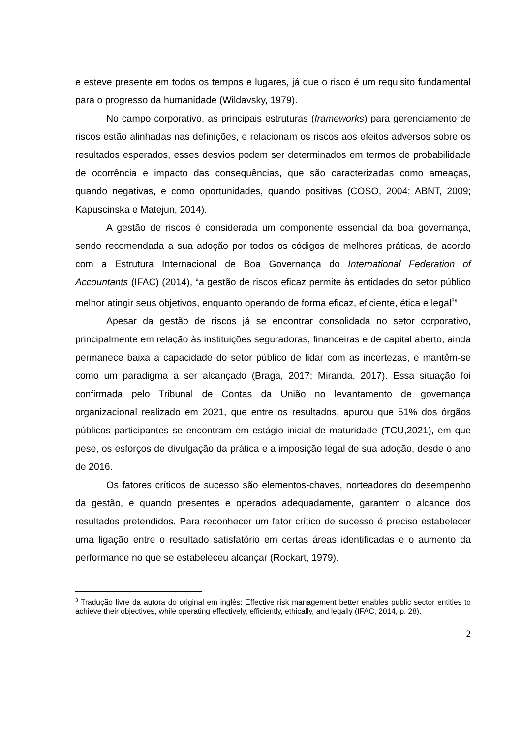e esteve presente em todos os tempos e lugares, já que o risco é um requisito fundamental para o progresso da humanidade (Wildavsky, 1979).
No campo corporativo, as principais estruturas (frameworks) para gerenciamento de riscos estão alinhadas nas definições, e relacionam os riscos aos efeitos adversos sobre os resultados esperados, esses desvios podem ser determinados em termos de probabilidade de ocorrência e impacto das consequências, que são caracterizadas como ameaças, quando negativas, e como oportunidades, quando positivas (COSO, 2004; ABNT, 2009; Kapuscinska e Matejun, 2014).
A gestão de riscos é considerada um componente essencial da boa governança, sendo recomendada a sua adoção por todos os códigos de melhores práticas, de acordo com a Estrutura Internacional de Boa Governança do International Federation of Accountants (IFAC) (2014), “a gestão de riscos eficaz permite às entidades do setor público melhor atingir seus objetivos, enquanto operando de forma eficaz, eficiente, ética e legal<sup>3</sup>”
Apesar da gestão de riscos já se encontrar consolidada no setor corporativo, principalmente em relação às instituições seguradoras, financeiras e de capital aberto, ainda permanece baixa a capacidade do setor público de lidar com as incertezas, e mantêm-se como um paradigma a ser alcançado (Braga, 2017; Miranda, 2017). Essa situação foi confirmada pelo Tribunal de Contas da União no levantamento de governança organizacional realizado em 2021, que entre os resultados, apurou que 51% dos órgãos públicos participantes se encontram em estágio inicial de maturidade (TCU,2021), em que pese, os esforços de divulgação da prática e a imposição legal de sua adoção, desde o ano de 2016.
Os fatores críticos de sucesso são elementos-chaves, norteadores do desempenho da gestão, e quando presentes e operados adequadamente, garantem o alcance dos resultados pretendidos. Para reconhecer um fator crítico de sucesso é preciso estabelecer uma ligação entre o resultado satisfatório em certas áreas identificadas e o aumento da performance no que se estabeleceu alcançar (Rockart, 1979).
<sup>3</sup> Tradução livre da autora do original em inglês: Effective risk management better enables public sector entities to achieve their objectives, while operating effectively, efficiently, ethically, and legally (IFAC, 2014, p. 28).
2